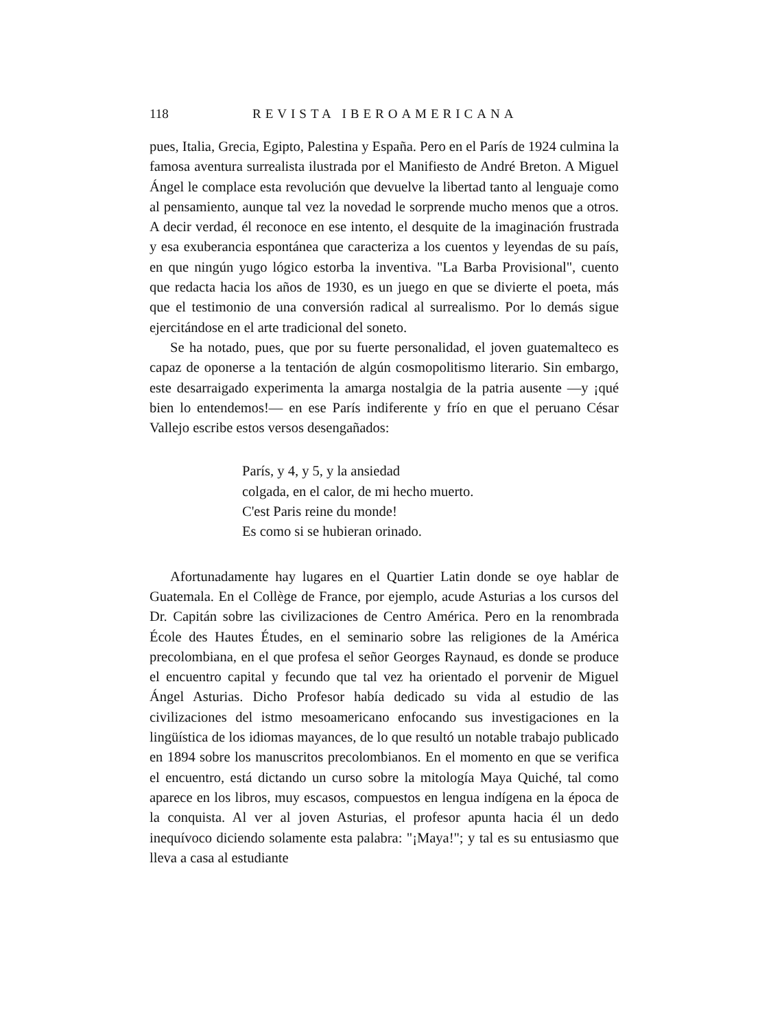118 REVISTA IBEROAMERICANA
pues, Italia, Grecia, Egipto, Palestina y España. Pero en el París de 1924 culmina la famosa aventura surrealista ilustrada por el Manifiesto de André Breton. A Miguel Ángel le complace esta revolución que devuelve la libertad tanto al lenguaje como al pensamiento, aunque tal vez la novedad le sorprende mucho menos que a otros. A decir verdad, él reconoce en ese intento, el desquite de la imaginación frustrada y esa exuberancia espontánea que caracteriza a los cuentos y leyendas de su país, en que ningún yugo lógico estorba la inventiva. "La Barba Provisional", cuento que redacta hacia los años de 1930, es un juego en que se divierte el poeta, más que el testimonio de una conversión radical al surrealismo. Por lo demás sigue ejercitándose en el arte tradicional del soneto.
Se ha notado, pues, que por su fuerte personalidad, el joven guatemalteco es capaz de oponerse a la tentación de algún cosmopolitismo literario. Sin embargo, este desarraigado experimenta la amarga nostalgia de la patria ausente —y ¡qué bien lo entendemos!— en ese París indiferente y frío en que el peruano César Vallejo escribe estos versos desengañados:
París, y 4, y 5, y la ansiedad
colgada, en el calor, de mi hecho muerto.
C'est Paris reine du monde!
Es como si se hubieran orinado.
Afortunadamente hay lugares en el Quartier Latin donde se oye hablar de Guatemala. En el Collège de France, por ejemplo, acude Asturias a los cursos del Dr. Capitán sobre las civilizaciones de Centro América. Pero en la renombrada École des Hautes Études, en el seminario sobre las religiones de la América precolombiana, en el que profesa el señor Georges Raynaud, es donde se produce el encuentro capital y fecundo que tal vez ha orientado el porvenir de Miguel Ángel Asturias. Dicho Profesor había dedicado su vida al estudio de las civilizaciones del istmo mesoamericano enfocando sus investigaciones en la lingüística de los idiomas mayances, de lo que resultó un notable trabajo publicado en 1894 sobre los manuscritos precolombianos. En el momento en que se verifica el encuentro, está dictando un curso sobre la mitología Maya Quiché, tal como aparece en los libros, muy escasos, compuestos en lengua indígena en la época de la conquista. Al ver al joven Asturias, el profesor apunta hacia él un dedo inequívoco diciendo solamente esta palabra: "¡Maya!"; y tal es su entusiasmo que lleva a casa al estudiante